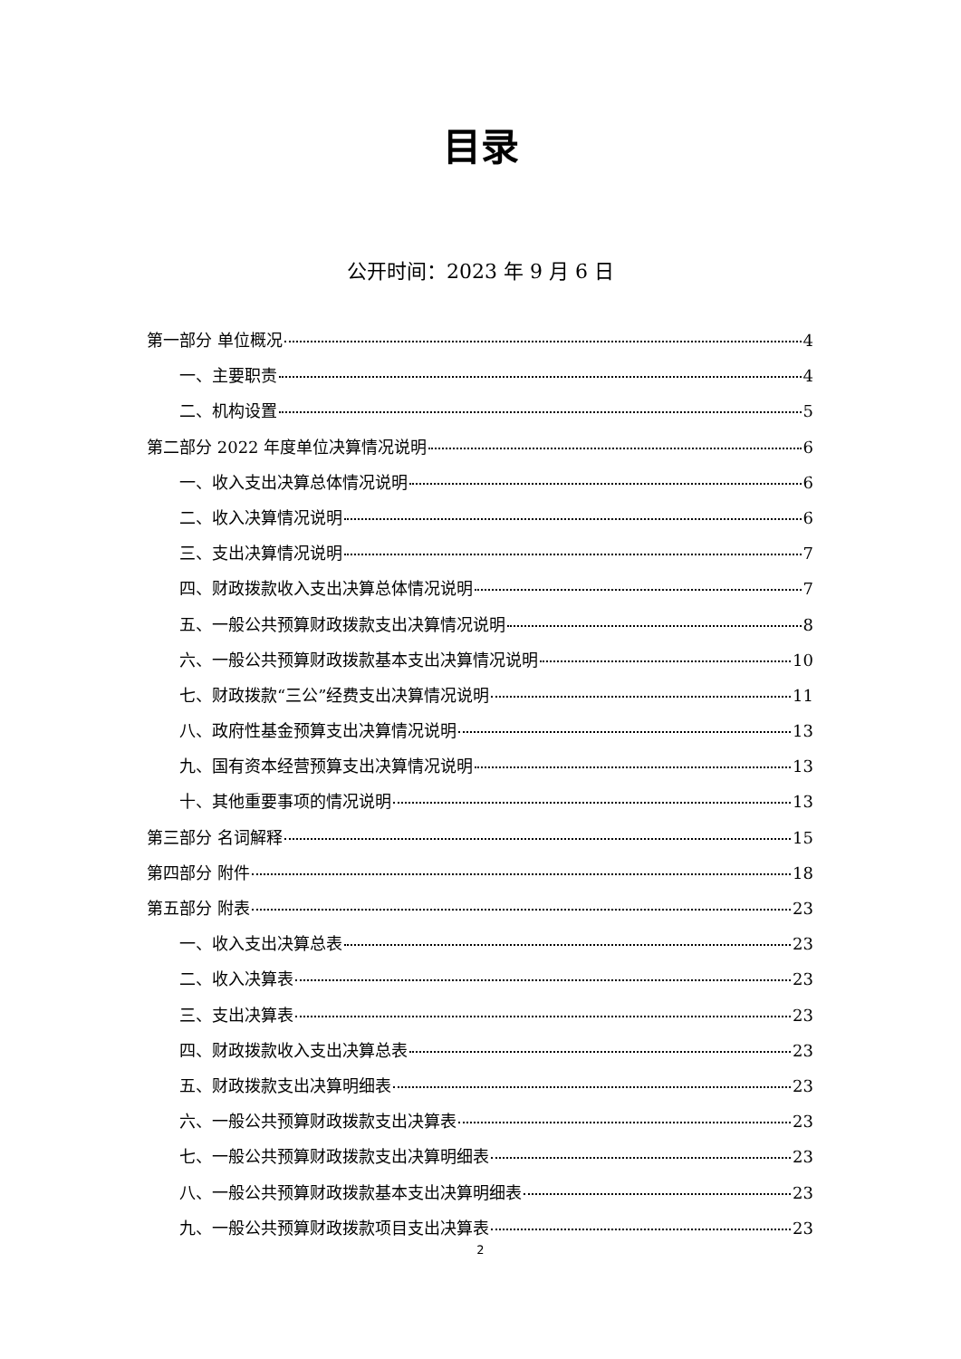目录
公开时间：2023 年 9 月 6 日
第一部分 单位概况 4
一、主要职责 4
二、机构设置 5
第二部分 2022 年度单位决算情况说明 6
一、收入支出决算总体情况说明 6
二、收入决算情况说明 6
三、支出决算情况说明 7
四、财政拨款收入支出决算总体情况说明 7
五、一般公共预算财政拨款支出决算情况说明 8
六、一般公共预算财政拨款基本支出决算情况说明 10
七、财政拨款“三公”经费支出决算情况说明 11
八、政府性基金预算支出决算情况说明 13
九、国有资本经营预算支出决算情况说明 13
十、其他重要事项的情况说明 13
第三部分 名词解释 15
第四部分 附件 18
第五部分 附表 23
一、收入支出决算总表 23
二、收入决算表 23
三、支出决算表 23
四、财政拨款收入支出决算总表 23
五、财政拨款支出决算明细表 23
六、一般公共预算财政拨款支出决算表 23
七、一般公共预算财政拨款支出决算明细表 23
八、一般公共预算财政拨款基本支出决算明细表 23
九、一般公共预算财政拨款项目支出决算表 23
2